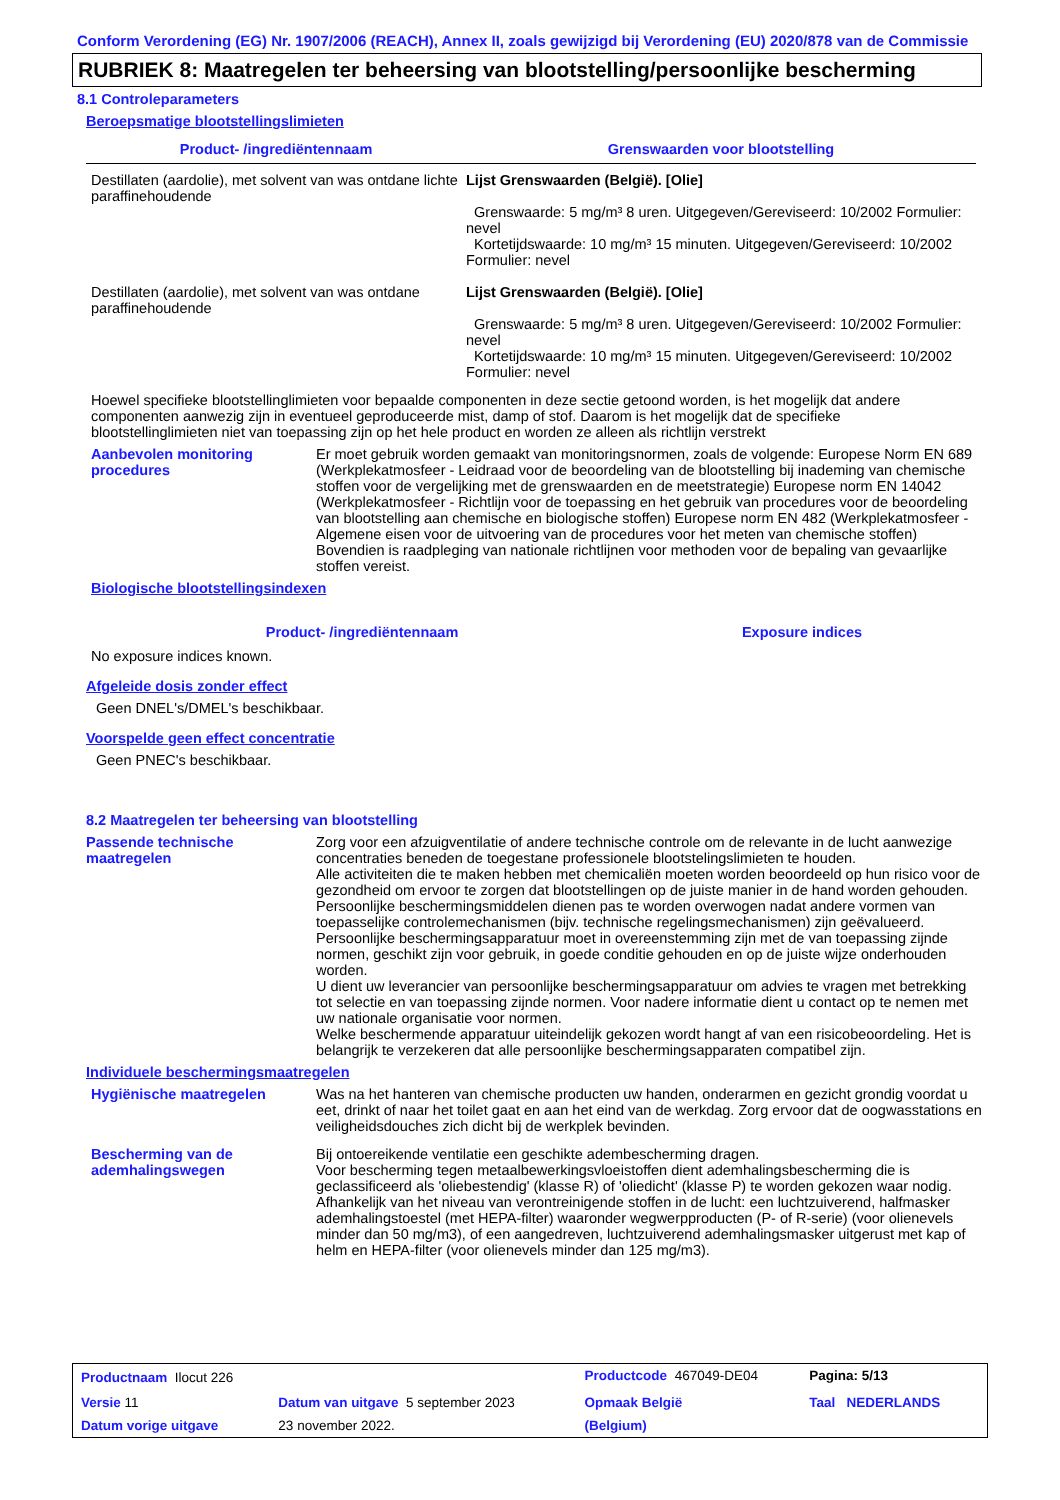Conform Verordening (EG) Nr. 1907/2006 (REACH), Annex II, zoals gewijzigd bij Verordening (EU) 2020/878 van de Commissie
RUBRIEK 8: Maatregelen ter beheersing van blootstelling/persoonlijke bescherming
8.1 Controleparameters
Beroepsmatige blootstellingslimieten
| Product- /ingrediëntennaam | Grenswaarden voor blootstelling |
| --- | --- |
| Destillaten (aardolie), met solvent van was ontdane lichte paraffinehoudende | Lijst Grenswaarden (België). [Olie] Grenswaarde: 5 mg/m³ 8 uren. Uitgegeven/Gereviseerd: 10/2002 Formulier: nevel Kortetijdswaarde: 10 mg/m³ 15 minuten. Uitgegeven/Gereviseerd: 10/2002 Formulier: nevel |
| Destillaten (aardolie), met solvent van was ontdane paraffinehoudende | Lijst Grenswaarden (België). [Olie] Grenswaarde: 5 mg/m³ 8 uren. Uitgegeven/Gereviseerd: 10/2002 Formulier: nevel Kortetijdswaarde: 10 mg/m³ 15 minuten. Uitgegeven/Gereviseerd: 10/2002 Formulier: nevel |
Hoewel specifieke blootstellinglimieten voor bepaalde componenten in deze sectie getoond worden, is het mogelijk dat andere componenten aanwezig zijn in eventueel geproduceerde mist, damp of stof. Daarom is het mogelijk dat de specifieke blootstellinglimieten niet van toepassing zijn op het hele product en worden ze alleen als richtlijn verstrekt
Aanbevolen monitoring procedures
Er moet gebruik worden gemaakt van monitoringsnormen, zoals de volgende: Europese Norm EN 689 (Werkplekatmosfeer - Leidraad voor de beoordeling van de blootstelling bij inademing van chemische stoffen voor de vergelijking met de grenswaarden en de meetstrategie) Europese norm EN 14042 (Werkplekatmosfeer - Richtlijn voor de toepassing en het gebruik van procedures voor de beoordeling van blootstelling aan chemische en biologische stoffen) Europese norm EN 482 (Werkplekatmosfeer - Algemene eisen voor de uitvoering van de procedures voor het meten van chemische stoffen) Bovendien is raadpleging van nationale richtlijnen voor methoden voor de bepaling van gevaarlijke stoffen vereist.
Biologische blootstellingsindexen
| Product- /ingrediëntennaam | Exposure indices |
| --- | --- |
No exposure indices known.
Afgeleide dosis zonder effect
Geen DNEL's/DMEL's beschikbaar.
Voorspelde geen effect concentratie
Geen PNEC's beschikbaar.
8.2 Maatregelen ter beheersing van blootstelling
Passende technische maatregelen
Zorg voor een afzuigventilatie of andere technische controle om de relevante in de lucht aanwezige concentraties beneden de toegestane professionele blootstelingslimieten te houden.
Alle activiteiten die te maken hebben met chemicaliën moeten worden beoordeeld op hun risico voor de gezondheid om ervoor te zorgen dat blootstellingen op de juiste manier in de hand worden gehouden. Persoonlijke beschermingsmiddelen dienen pas te worden overwogen nadat andere vormen van toepasselijke controlemechanismen (bijv. technische regelingsmechanismen) zijn geëvalueerd. Persoonlijke beschermingsapparatuur moet in overeenstemming zijn met de van toepassing zijnde normen, geschikt zijn voor gebruik, in goede conditie gehouden en op de juiste wijze onderhouden worden.
U dient uw leverancier van persoonlijke beschermingsapparatuur om advies te vragen met betrekking tot selectie en van toepassing zijnde normen. Voor nadere informatie dient u contact op te nemen met uw nationale organisatie voor normen.
Welke beschermende apparatuur uiteindelijk gekozen wordt hangt af van een risicobeoordeling. Het is belangrijk te verzekeren dat alle persoonlijke beschermingsapparaten compatibel zijn.
Individuele beschermingsmaatregelen
Hygiënische maatregelen Was na het hanteren van chemische producten uw handen, onderarmen en gezicht grondig voordat u eet, drinkt of naar het toilet gaat en aan het eind van de werkdag. Zorg ervoor dat de oogwasstations en veiligheidsdouches zich dicht bij de werkplek bevinden.
Bescherming van de ademhalingswegen
Bij ontoereikende ventilatie een geschikte adembescherming dragen.
Voor bescherming tegen metaalbewerkingsvloeistoffen dient ademhalingsbescherming die is geclassificeerd als 'oliebestendig' (klasse R) of 'oliedicht' (klasse P) te worden gekozen waar nodig. Afhankelijk van het niveau van verontreinigende stoffen in de lucht: een luchtzuiverend, halfmasker ademhalingstoestel (met HEPA-filter) waaronder wegwerpproducten (P- of R-serie) (voor olienevels minder dan 50 mg/m3), of een aangedreven, luchtzuiverend ademhalingsmasker uitgerust met kap of helm en HEPA-filter (voor olienevels minder dan 125 mg/m3).
| Productnaam Ilocut 226 | | Productcode 467049-DE04 | Pagina: 5/13 |
| Versie 11 | Datum van uitgave 5 september 2023 | Opmaak België | Taal NEDERLANDS |
| Datum vorige uitgave | 23 november 2022. | (Belgium) | |